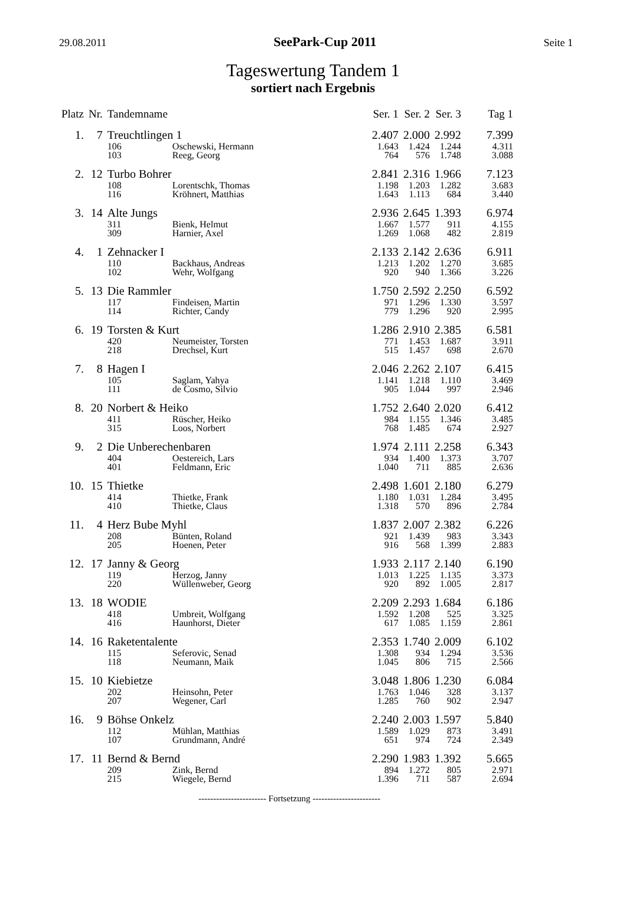29.08.2011 SeePark-Cup 2011 Seite 1
Tageswertung Tandem 1
sortiert nach Ergebnis
| Platz | Nr. | Tandemname | | Ser. 1 | Ser. 2 | Ser. 3 | Tag 1 |
| --- | --- | --- | --- | --- | --- | --- | --- |
| 1. | 7 | Treuchtlingen 1 | | 2.407 | 2.000 | 2.992 | 7.399 |
| | | 106 | Oschewski, Hermann | 1.643 | 1.424 | 1.244 | 4.311 |
| | | 103 | Reeg, Georg | 764 | 576 | 1.748 | 3.088 |
| 2. | 12 | Turbo Bohrer | | 2.841 | 2.316 | 1.966 | 7.123 |
| | | 108 | Lorentschk, Thomas | 1.198 | 1.203 | 1.282 | 3.683 |
| | | 116 | Kröhnert, Matthias | 1.643 | 1.113 | 684 | 3.440 |
| 3. | 14 | Alte Jungs | | 2.936 | 2.645 | 1.393 | 6.974 |
| | | 311 | Bienk, Helmut | 1.667 | 1.577 | 911 | 4.155 |
| | | 309 | Harnier, Axel | 1.269 | 1.068 | 482 | 2.819 |
| 4. | 1 | Zehnacker I | | 2.133 | 2.142 | 2.636 | 6.911 |
| | | 110 | Backhaus, Andreas | 1.213 | 1.202 | 1.270 | 3.685 |
| | | 102 | Wehr, Wolfgang | 920 | 940 | 1.366 | 3.226 |
| 5. | 13 | Die Rammler | | 1.750 | 2.592 | 2.250 | 6.592 |
| | | 117 | Findeisen, Martin | 971 | 1.296 | 1.330 | 3.597 |
| | | 114 | Richter, Candy | 779 | 1.296 | 920 | 2.995 |
| 6. | 19 | Torsten & Kurt | | 1.286 | 2.910 | 2.385 | 6.581 |
| | | 420 | Neumeister, Torsten | 771 | 1.453 | 1.687 | 3.911 |
| | | 218 | Drechsel, Kurt | 515 | 1.457 | 698 | 2.670 |
| 7. | 8 | Hagen I | | 2.046 | 2.262 | 2.107 | 6.415 |
| | | 105 | Saglam, Yahya | 1.141 | 1.218 | 1.110 | 3.469 |
| | | 111 | de Cosmo, Silvio | 905 | 1.044 | 997 | 2.946 |
| 8. | 20 | Norbert & Heiko | | 1.752 | 2.640 | 2.020 | 6.412 |
| | | 411 | Rüscher, Heiko | 984 | 1.155 | 1.346 | 3.485 |
| | | 315 | Loos, Norbert | 768 | 1.485 | 674 | 2.927 |
| 9. | 2 | Die Unberechenbaren | | 1.974 | 2.111 | 2.258 | 6.343 |
| | | 404 | Oestereich, Lars | 934 | 1.400 | 1.373 | 3.707 |
| | | 401 | Feldmann, Eric | 1.040 | 711 | 885 | 2.636 |
| 10. | 15 | Thietke | | 2.498 | 1.601 | 2.180 | 6.279 |
| | | 414 | Thietke, Frank | 1.180 | 1.031 | 1.284 | 3.495 |
| | | 410 | Thietke, Claus | 1.318 | 570 | 896 | 2.784 |
| 11. | 4 | Herz Bube Myhl | | 1.837 | 2.007 | 2.382 | 6.226 |
| | | 208 | Bünten, Roland | 921 | 1.439 | 983 | 3.343 |
| | | 205 | Hoenen, Peter | 916 | 568 | 1.399 | 2.883 |
| 12. | 17 | Janny & Georg | | 1.933 | 2.117 | 2.140 | 6.190 |
| | | 119 | Herzog, Janny | 1.013 | 1.225 | 1.135 | 3.373 |
| | | 220 | Wüllenweber, Georg | 920 | 892 | 1.005 | 2.817 |
| 13. | 18 | WODIE | | 2.209 | 2.293 | 1.684 | 6.186 |
| | | 418 | Umbreit, Wolfgang | 1.592 | 1.208 | 525 | 3.325 |
| | | 416 | Haunhorst, Dieter | 617 | 1.085 | 1.159 | 2.861 |
| 14. | 16 | Raketentalente | | 2.353 | 1.740 | 2.009 | 6.102 |
| | | 115 | Seferovic, Senad | 1.308 | 934 | 1.294 | 3.536 |
| | | 118 | Neumann, Maik | 1.045 | 806 | 715 | 2.566 |
| 15. | 10 | Kiebietze | | 3.048 | 1.806 | 1.230 | 6.084 |
| | | 202 | Heinsohn, Peter | 1.763 | 1.046 | 328 | 3.137 |
| | | 207 | Wegener, Carl | 1.285 | 760 | 902 | 2.947 |
| 16. | 9 | Böhse Onkelz | | 2.240 | 2.003 | 1.597 | 5.840 |
| | | 112 | Mühlan, Matthias | 1.589 | 1.029 | 873 | 3.491 |
| | | 107 | Grundmann, André | 651 | 974 | 724 | 2.349 |
| 17. | 11 | Bernd & Bernd | | 2.290 | 1.983 | 1.392 | 5.665 |
| | | 209 | Zink, Bernd | 894 | 1.272 | 805 | 2.971 |
| | | 215 | Wiegele, Bernd | 1.396 | 711 | 587 | 2.694 |
----------------------- Fortsetzung -----------------------